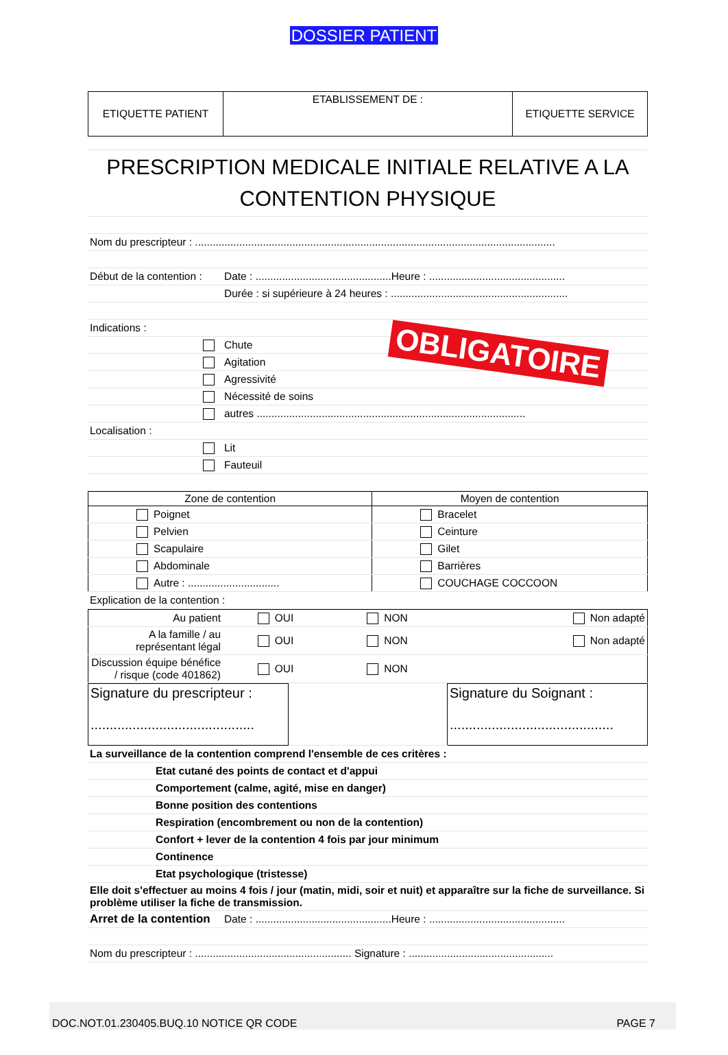DOSSIER PATIENT
| ETIQUETTE PATIENT | ETABLISSEMENT DE : | ETIQUETTE SERVICE |
| PRESCRIPTION MEDICALE INITIALE RELATIVE A LA CONTENTION PHYSIQUE | |
| Nom du prescripteur : .......................................................................................................................... | |
| Début de la contention : | Date : ..............................................Heure : .............................................. |
| | Durée : si supérieure à 24 heures : ............................................................ |
| Indications : | |
| | Chute |
| | Agitation |
| | Agressivité |
| | Nécessité de soins |
| | autres ........................................................................................... |
| Localisation : | |
| | Lit |
| | Fauteuil |
OBLIGATOIRE
| Zone de contention | Moyen de contention |
| --- | --- |
| Poignet | Bracelet |
| Pelvien | Ceinture |
| Scapulaire | Gilet |
| Abdominale | Barrières |
| Autre : ............................... | COUCHAGE COCCOON |
| Explication de la contention : |
| Au patient | OUI | NON | Non adapté |
| A la famille / au représentant légal | OUI | NON | Non adapté |
| Discussion équipe bénéfice / risque (code 401862) | OUI | NON | |
| Signature du prescripteur : ........................................... | | Signature du Soignant : ........................................... |
| La surveillance de la contention comprend l'ensemble de ces critères : | |
| | Etat cutané des points de contact et d'appui |
| | Comportement (calme, agité, mise en danger) |
| | Bonne position des contentions |
| | Respiration (encombrement ou non de la contention) |
| | Confort + lever de la contention 4 fois par jour minimum |
| | Continence |
| | Etat psychologique (tristesse) |
| Elle doit s'effectuer au moins 4 fois / jour (matin, midi, soir et nuit) et apparaître sur la fiche de surveillance. Si problème utiliser la fiche de transmission. | |
| Arret de la contention | Date : ..............................................Heure : .............................................. |
| Nom du prescripteur : ..................................................... Signature : ................................................. | |
DOC.NOT.01.230405.BUQ.10 NOTICE QR CODE PAGE 7